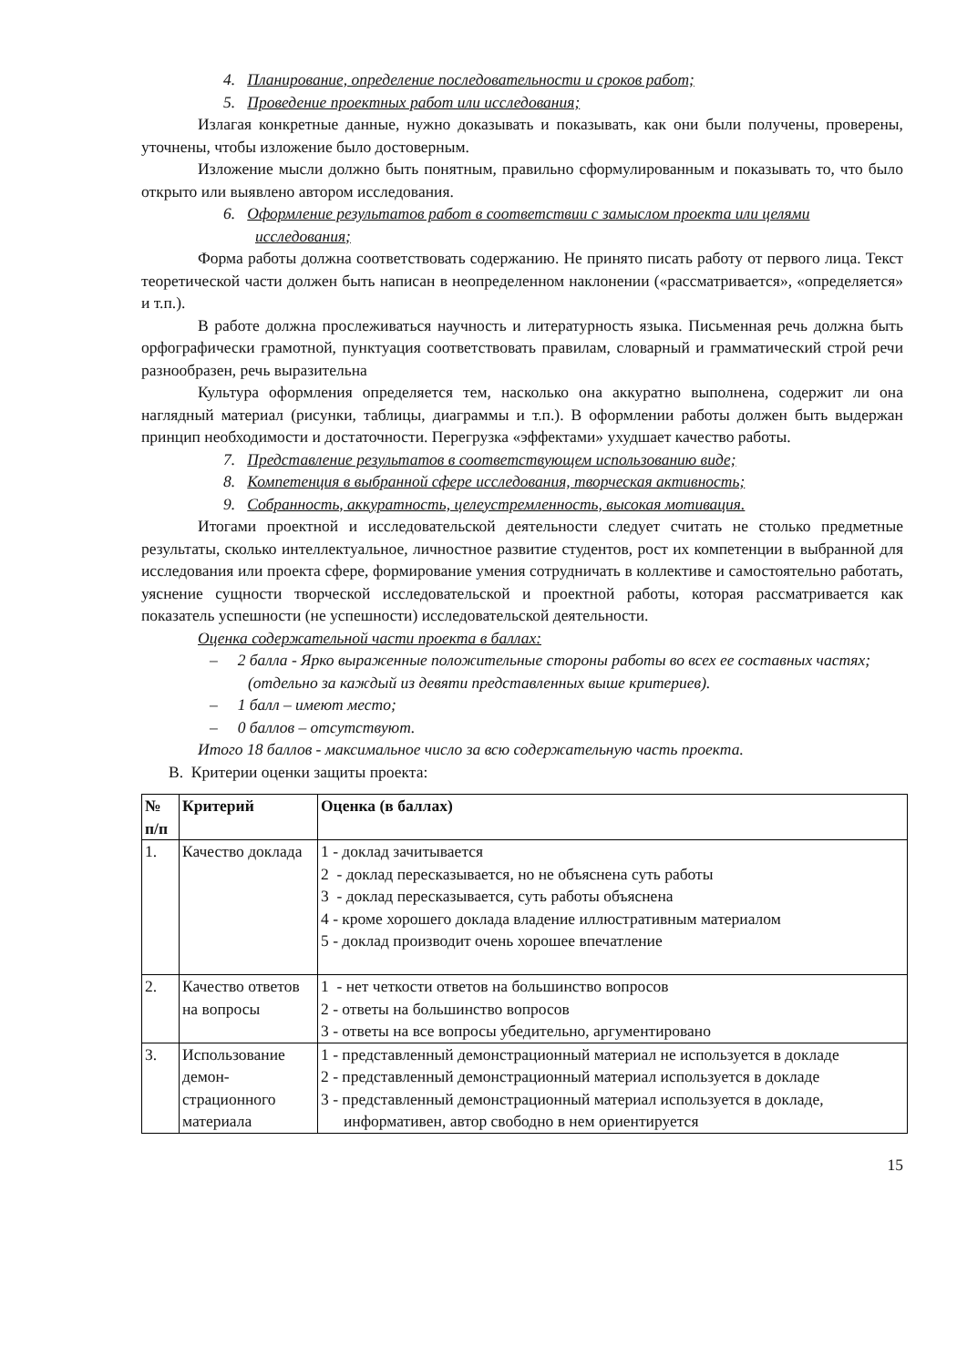4. Планирование, определение последовательности и сроков работ;
5. Проведение проектных работ или исследования;
Излагая конкретные данные, нужно доказывать и показывать, как они были получены, проверены, уточнены, чтобы изложение было достоверным.
Изложение мысли должно быть понятным, правильно сформулированным и показывать то, что было открыто или выявлено автором исследования.
6. Оформление результатов работ в соответствии с замыслом проекта или целями исследования;
Форма работы должна соответствовать содержанию. Не принято писать работу от первого лица. Текст теоретической части должен быть написан в неопределенном наклонении («рассматривается», «определяется» и т.п.).
В работе должна прослеживаться научность и литературность языка. Письменная речь должна быть орфографически грамотной, пунктуация соответствовать правилам, словарный и грамматический строй речи разнообразен, речь выразительна
Культура оформления определяется тем, насколько она аккуратно выполнена, содержит ли она наглядный материал (рисунки, таблицы, диаграммы и т.п.). В оформлении работы должен быть выдержан принцип необходимости и достаточности. Перегрузка «эффектами» ухудшает качество работы.
7. Представление результатов в соответствующем использованию виде;
8. Компетенция в выбранной сфере исследования, творческая активность;
9. Собранность, аккуратность, целеустремленность, высокая мотивация.
Итогами проектной и исследовательской деятельности следует считать не столько предметные результаты, сколько интеллектуальное, личностное развитие студентов, рост их компетенции в выбранной для исследования или проекта сфере, формирование умения сотрудничать в коллективе и самостоятельно работать, уяснение сущности творческой исследовательской и проектной работы, которая рассматривается как показатель успешности (не успешности) исследовательской деятельности.
Оценка содержательной части проекта в баллах:
– 2 балла - Ярко выраженные положительные стороны работы во всех ее составных частях; (отдельно за каждый из девяти представленных выше критериев).
– 1 балл – имеют место;
– 0 баллов – отсутствуют.
Итого 18 баллов - максимальное число за всю содержательную часть проекта.
В. Критерии оценки защиты проекта:
| № п/п | Критерий | Оценка (в баллах) |
| --- | --- | --- |
| 1. | Качество доклада | 1 - доклад зачитывается 2 - доклад пересказывается, но не объяснена суть работы 3 - доклад пересказывается, суть работы объяснена 4 - кроме хорошего доклада владение иллюстративным материалом 5 - доклад производит очень хорошее впечатление |
| 2. | Качество ответов на вопросы | 1 - нет четкости ответов на большинство вопросов 2 - ответы на большинство вопросов 3 - ответы на все вопросы убедительно, аргументировано |
| 3. | Использование демон-страционного материала | 1 - представленный демонстрационный материал не используется в докладе 2 - представленный демонстрационный материал используется в докладе 3 - представленный демонстрационный материал используется в докладе, информативен, автор свободно в нем ориентируется |
15